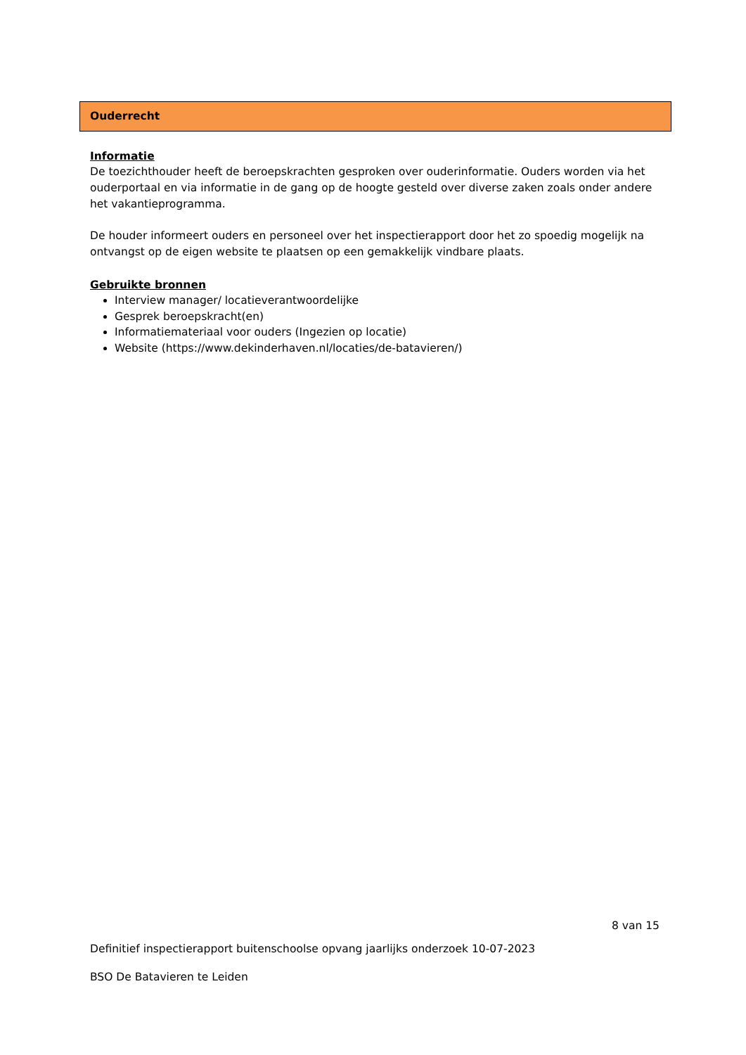Ouderrecht
Informatie
De toezichthouder heeft de beroepskrachten gesproken over ouderinformatie. Ouders worden via het ouderportaal en via informatie in de gang op de hoogte gesteld over diverse zaken zoals onder andere het vakantieprogramma.
De houder informeert ouders en personeel over het inspectierapport door het zo spoedig mogelijk na ontvangst op de eigen website te plaatsen op een gemakkelijk vindbare plaats.
Gebruikte bronnen
Interview manager/ locatieverantwoordelijke
Gesprek beroepskracht(en)
Informatiemateriaal voor ouders (Ingezien op locatie)
Website (https://www.dekinderhaven.nl/locaties/de-batavieren/)
8 van 15
Definitief inspectierapport buitenschoolse opvang jaarlijks onderzoek 10-07-2023
BSO De Batavieren te Leiden